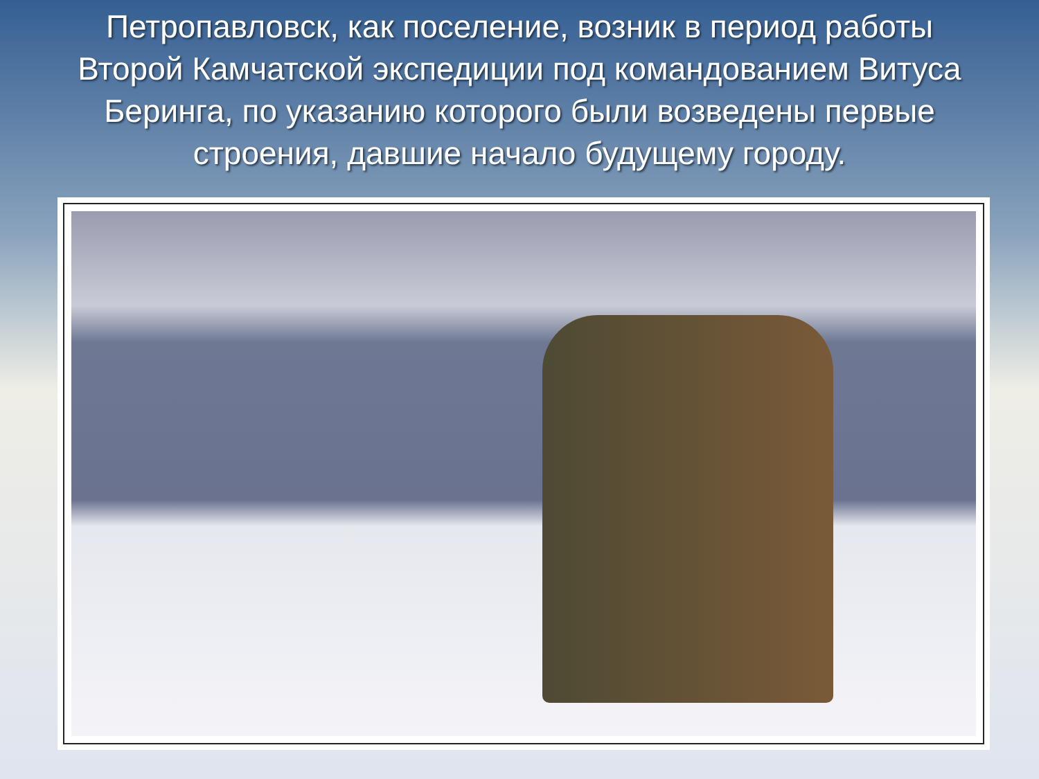Петропавловск, как поселение, возник в период работы Второй Камчатской экспедиции под командованием Витуса Беринга, по указанию которого были возведены первые строения, давшие начало будущему городу.